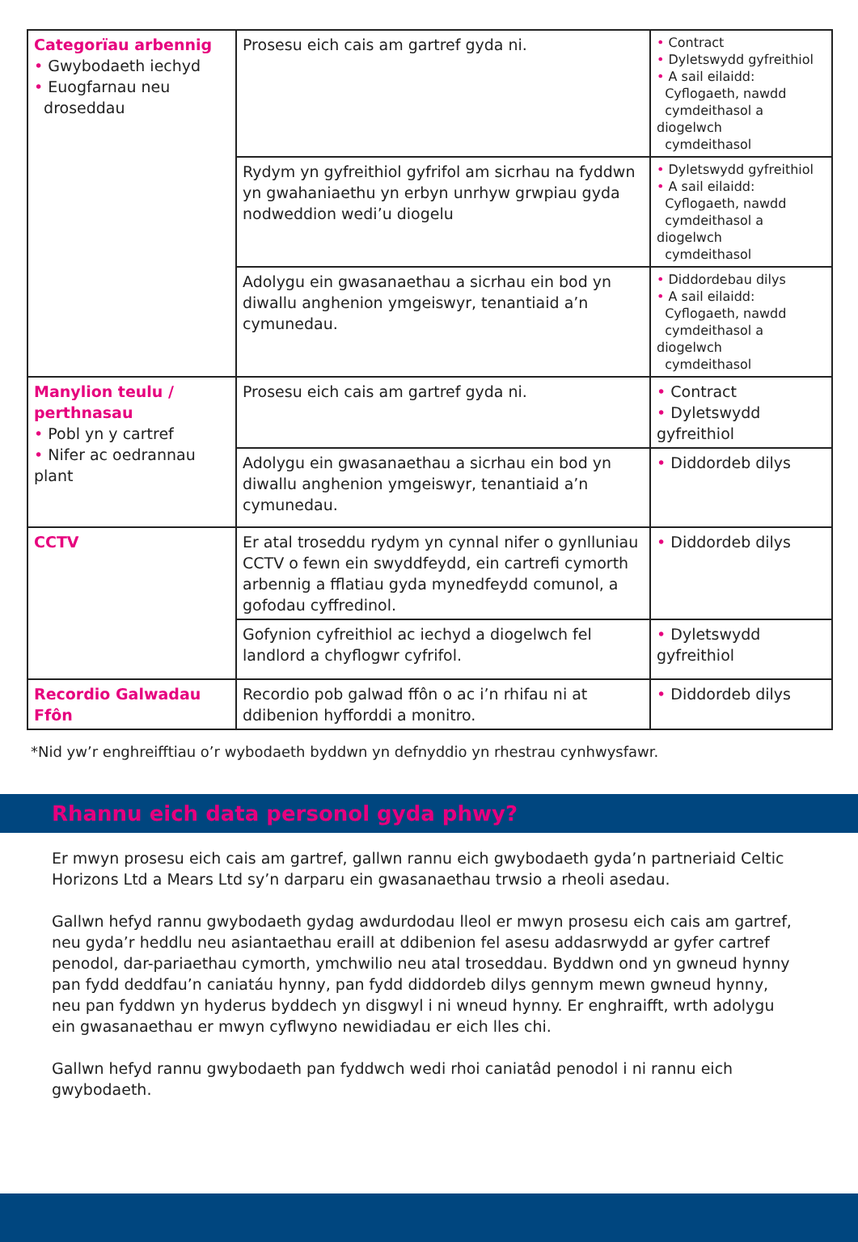| Categorïau arbennig • Gwybodaeth iechyd • Euogfarnau neu droseddau | Prosesu eich cais am gartref gyda ni. | • Contract • Dyletswydd gyfreithiol • A sail eilaidd: Cyflogaeth, nawdd cymdeithasol a diogelwch cymdeithasol |
| | Rydym yn gyfreithiol gyfrifol am sicrhau na fyddwn yn gwahaniaethu yn erbyn unrhyw grwpiau gyda nodweddion wedi’u diogelu | • Dyletswydd gyfreithiol • A sail eilaidd: Cyflogaeth, nawdd cymdeithasol a diogelwch cymdeithasol |
| | Adolygu ein gwasanaethau a sicrhau ein bod yn diwallu anghenion ymgeiswyr, tenantiaid a’n cymunedau. | • Diddordebau dilys • A sail eilaidd: Cyflogaeth, nawdd cymdeithasol a diogelwch cymdeithasol |
| Manylion teulu / perthnasau • Pobl yn y cartref • Nifer ac oedrannau plant | Prosesu eich cais am gartref gyda ni. | • Contract • Dyletswydd gyfreithiol |
| | Adolygu ein gwasanaethau a sicrhau ein bod yn diwallu anghenion ymgeiswyr, tenantiaid a’n cymunedau. | • Diddordeb dilys |
| CCTV | Er atal troseddu rydym yn cynnal nifer o gynlluniau CCTV o fewn ein swyddfeydd, ein cartrefi cymorth arbennig a fflatiau gyda mynedfeydd comunol, a gofodau cyffredinol. | • Diddordeb dilys |
| | Gofynion cyfreithiol ac iechyd a diogelwch fel landlord a chyflogwr cyfrifol. | • Dyletswydd gyfreithiol |
| Recordio Galwadau Ffôn | Recordio pob galwad ffôn o ac i’n rhifau ni at ddibenion hyfforddi a monitro. | • Diddordeb dilys |
*Nid yw’r enghreifftiau o’r wybodaeth byddwn yn defnyddio yn rhestrau cynhwysfawr.
Rhannu eich data personol gyda phwy?
Er mwyn prosesu eich cais am gartref, gallwn rannu eich gwybodaeth gyda’n partneriaid Celtic Horizons Ltd a Mears Ltd sy’n darparu ein gwasanaethau trwsio a rheoli asedau.
Gallwn hefyd rannu gwybodaeth gydag awdurdodau lleol er mwyn prosesu eich cais am gartref, neu gyda’r heddlu neu asiantaethau eraill at ddibenion fel asesu addasrwydd ar gyfer cartref penodol, dar-pariaethau cymorth, ymchwilio neu atal troseddau. Byddwn ond yn gwneud hynny pan fydd deddfau’n caniatáu hynny, pan fydd diddordeb dilys gennym mewn gwneud hynny, neu pan fyddwn yn hyderus byddech yn disgwyl i ni wneud hynny. Er enghraifft, wrth adolygu ein gwasanaethau er mwyn cyflwyno newidiadau er eich lles chi.
Gallwn hefyd rannu gwybodaeth pan fyddwch wedi rhoi caniatâd penodol i ni rannu eich gwybodaeth.